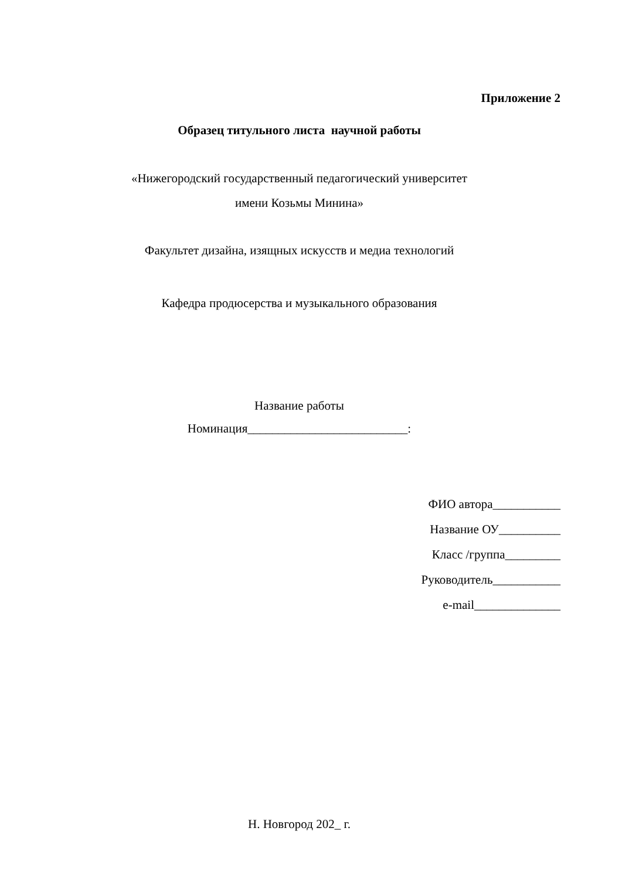Приложение 2
Образец титульного листа научной работы
«Нижегородский государственный педагогический университет
имени Козьмы Минина»
Факультет дизайна, изящных искусств и медиа технологий
Кафедра продюсерства и музыкального образования
Название работы
Номинация__________________________:
ФИО автора___________
Название ОУ__________
Класс /группа_________
Руководитель___________
e-mail______________
Н. Новгород 202_ г.